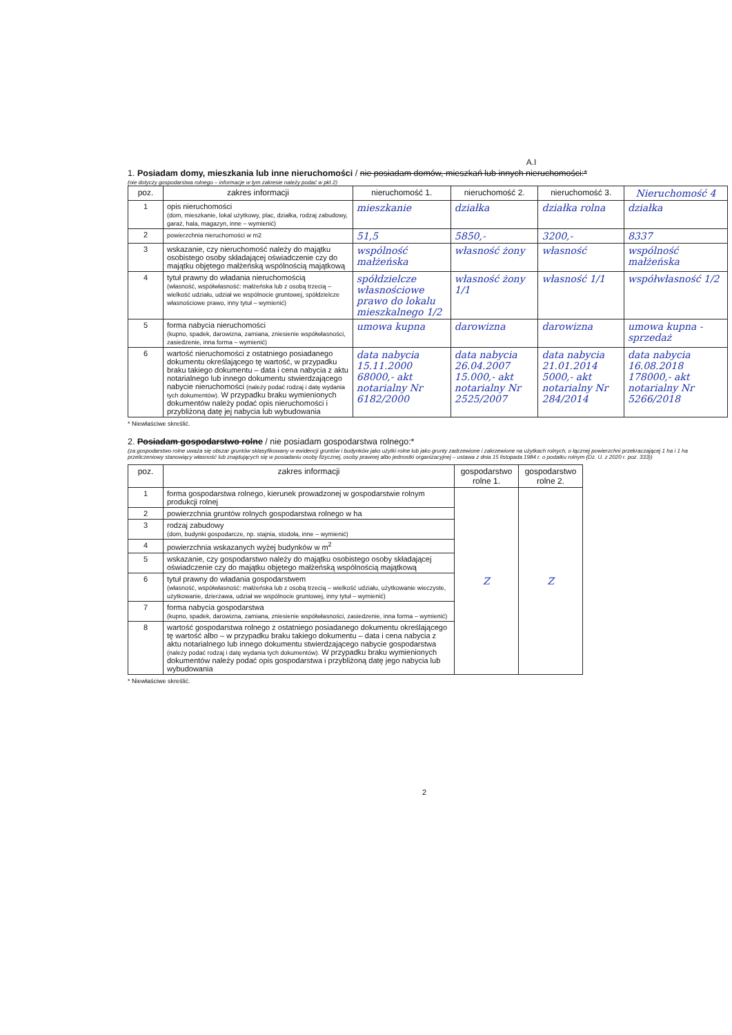A.I
1. Posiadam domy, mieszkania lub inne nieruchomości / nie posiadam domów, mieszkań lub innych nieruchomości:*
(nie dotyczy gospodarstwa rolnego – informacje w tym zakresie należy podać w pkt 2)
| poz. | zakres informacji | nieruchomość 1. | nieruchomość 2. | nieruchomość 3. | Nieruchomość 4 |
| --- | --- | --- | --- | --- | --- |
| 1 | opis nieruchomości (dom, mieszkanie, lokal użytkowy, plac, działka, rodzaj zabudowy, garaż, hala, magazyn, inne – wymienić) | mieszkanie | działka | działka rolna | działka |
| 2 | powierzchnia nieruchomości w m2 | 51,5 | 5850,- | 3200,- | 8337 |
| 3 | wskazanie, czy nieruchomość należy do majątku osobistego osoby składającej oświadczenie czy do majątku objętego małżeńską wspólnością majątkową | wspólność małżeńska | własność żony | własność | wspólność małżeńska |
| 4 | tytuł prawny do władania nieruchomością (własność, współwłasność: małżeńska lub z osobą trzecią – wielkość udziału, udział we wspólnocie gruntowej, spółdzielcze własnościowe prawo, inny tytuł – wymienić) | spółdzielcze własnościowe prawo do lokalu mieszkalnego 1/2 | własność żony 1/1 | własność 1/1 | współwłasność 1/2 |
| 5 | forma nabycia nieruchomości (kupno, spadek, darowizna, zamiana, zniesienie współwłasności, zasiedzenie, inna forma – wymienić) | umowa kupna | darowizna | darowizna | umowa kupna - sprzedaż |
| 6 | wartość nieruchomości z ostatniego posiadanego dokumentu określającego tę wartość, w przypadku braku takiego dokumentu – data i cena nabycia z aktu notarialnego lub innego dokumentu stwierdzającego nabycie nieruchomości (należy podać rodzaj i datę wydania tych dokumentów). W przypadku braku wymienionych dokumentów należy podać opis nieruchomości i przybliżoną datę jej nabycia lub wybudowania | data nabycia 15.11.2000 68000,- akt notarialny Nr 6182/2000 | data nabycia 26.04.2007 15.000,- akt notarialny Nr 2525/2007 | data nabycia 21.01.2014 5000,- akt notarialny Nr 284/2014 | data nabycia 16.08.2018 178000,- akt notarialny Nr 5266/2018 |
* Niewłaściwe skreślić.
2. Posiadam gospodarstwo rolne / nie posiadam gospodarstwa rolnego:*
(za gospodarstwo rolne uważa się obszar gruntów sklasyfikowany w ewidencji gruntów i budynków jako użytki rolne lub jako grunty zadrzewione i zakrzewione na użytkach rolnych, o łącznej powierzchni przekraczającej 1 ha i 1 ha przeliczeniowy stanowiący własność lub znajdujących się w posiadaniu osoby fizycznej, osoby prawnej albo jednostki organizacyjnej – ustawa z dnia 15 listopada 1984 r. o podatku rolnym (Dz. U. z 2020 r. poz. 333))
| poz. | zakres informacji | gospodarstwo rolne 1. | gospodarstwo rolne 2. |
| --- | --- | --- | --- |
| 1 | forma gospodarstwa rolnego, kierunek prowadzonej w gospodarstwie rolnym produkcji rolnej | Z | Z |
| 2 | powierzchnia gruntów rolnych gospodarstwa rolnego w ha | | |
| 3 | rodzaj zabudowy (dom, budynki gospodarcze, np. stajnia, stodoła, inne – wymienić) | | |
| 4 | powierzchnia wskazanych wyżej budynków w m<sup>2</sup> | | |
| 5 | wskazanie, czy gospodarstwo należy do majątku osobistego osoby składającej oświadczenie czy do majątku objętego małżeńską wspólnością majątkową | | |
| 6 | tytuł prawny do władania gospodarstwem (własność, współwłasność: małżeńska lub z osobą trzecią – wielkość udziału, użytkowanie wieczyste, użytkowanie, dzierżawa, udział we wspólnocie gruntowej, inny tytuł – wymienić) | | |
| 7 | forma nabycia gospodarstwa (kupno, spadek, darowizna, zamiana, zniesienie współwłasności, zasiedzenie, inna forma – wymienić) | | |
| 8 | wartość gospodarstwa rolnego z ostatniego posiadanego dokumentu określającego tę wartość albo – w przypadku braku takiego dokumentu – data i cena nabycia z aktu notarialnego lub innego dokumentu stwierdzającego nabycie gospodarstwa (należy podać rodzaj i datę wydania tych dokumentów). W przypadku braku wymienionych dokumentów należy podać opis gospodarstwa i przybliżoną datę jego nabycia lub wybudowania | | |
* Niewłaściwe skreślić.
2